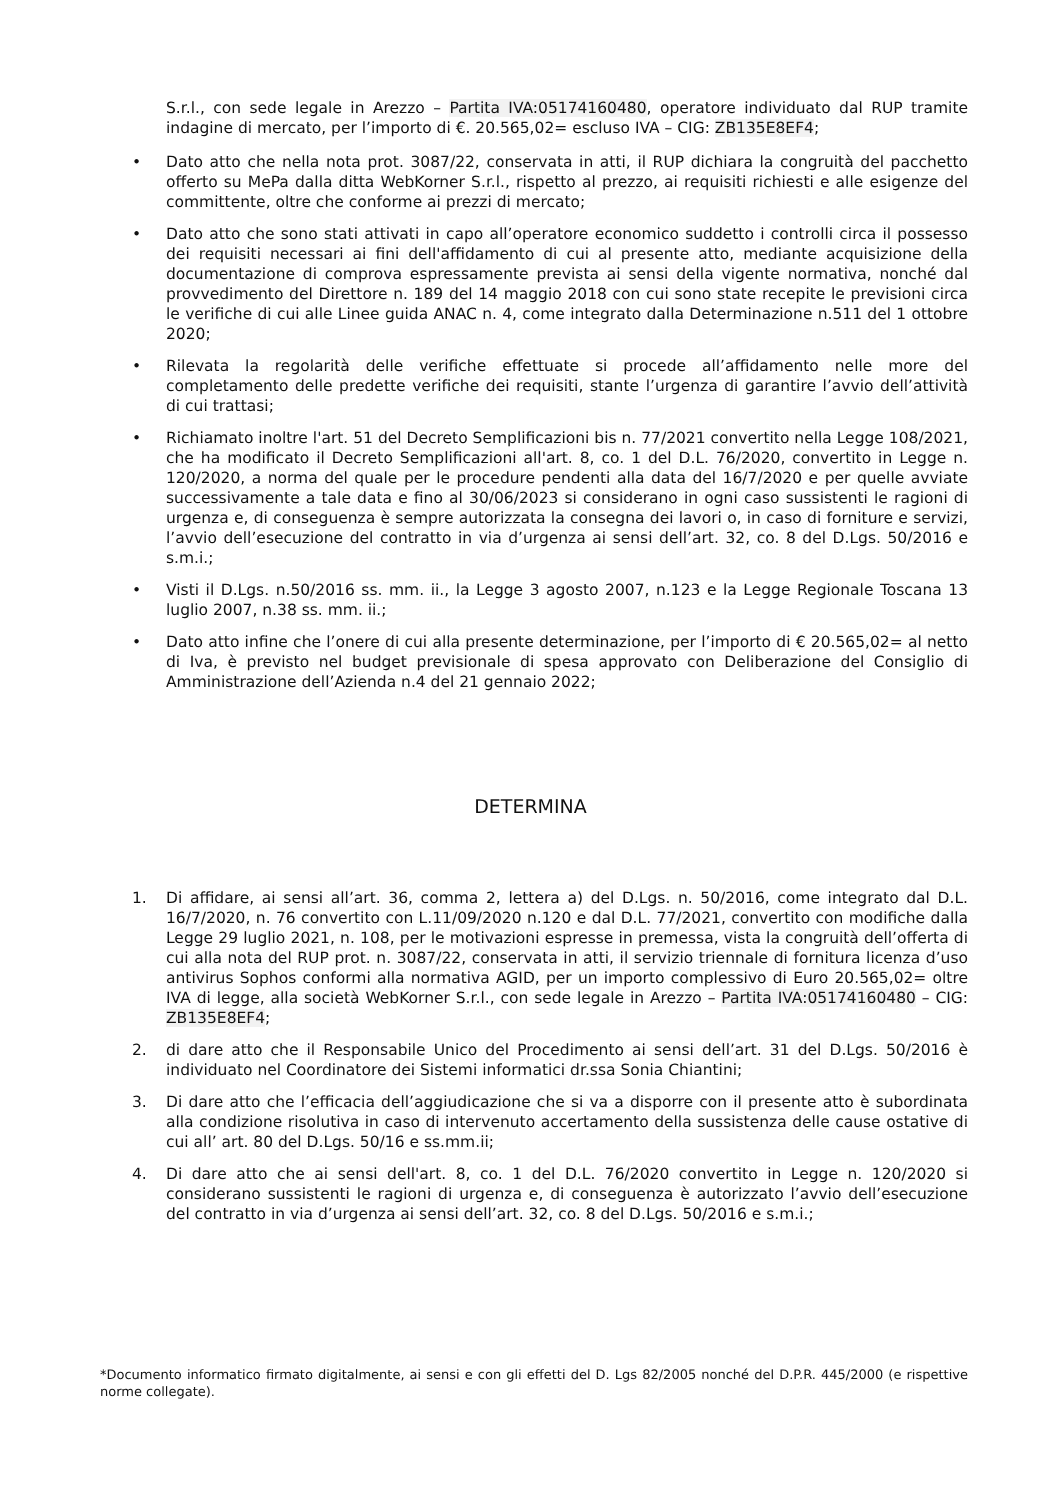S.r.l., con sede legale in Arezzo – Partita IVA:05174160480, operatore individuato dal RUP tramite indagine di mercato, per l’importo di €. 20.565,02= escluso IVA – CIG: ZB135E8EF4;
• Dato atto che nella nota prot. 3087/22, conservata in atti, il RUP dichiara la congruità del pacchetto offerto su MePa dalla ditta WebKorner S.r.l., rispetto al prezzo, ai requisiti richiesti e alle esigenze del committente, oltre che conforme ai prezzi di mercato;
• Dato atto che sono stati attivati in capo all’operatore economico suddetto i controlli circa il possesso dei requisiti necessari ai fini dell'affidamento di cui al presente atto, mediante acquisizione della documentazione di comprova espressamente prevista ai sensi della vigente normativa, nonché dal provvedimento del Direttore n. 189 del 14 maggio 2018 con cui sono state recepite le previsioni circa le verifiche di cui alle Linee guida ANAC n. 4, come integrato dalla Determinazione n.511 del 1 ottobre 2020;
• Rilevata la regolarità delle verifiche effettuate si procede all’affidamento nelle more del completamento delle predette verifiche dei requisiti, stante l’urgenza di garantire l’avvio dell’attività di cui trattasi;
• Richiamato inoltre l'art. 51 del Decreto Semplificazioni bis n. 77/2021 convertito nella Legge 108/2021, che ha modificato il Decreto Semplificazioni all'art. 8, co. 1 del D.L. 76/2020, convertito in Legge n. 120/2020, a norma del quale per le procedure pendenti alla data del 16/7/2020 e per quelle avviate successivamente a tale data e fino al 30/06/2023 si considerano in ogni caso sussistenti le ragioni di urgenza e, di conseguenza è sempre autorizzata la consegna dei lavori o, in caso di forniture e servizi, l’avvio dell’esecuzione del contratto in via d’urgenza ai sensi dell’art. 32, co. 8 del D.Lgs. 50/2016 e s.m.i.;
• Visti il D.Lgs. n.50/2016 ss. mm. ii., la Legge 3 agosto 2007, n.123 e la Legge Regionale Toscana 13 luglio 2007, n.38 ss. mm. ii.;
• Dato atto infine che l’onere di cui alla presente determinazione, per l’importo di € 20.565,02= al netto di Iva, è previsto nel budget previsionale di spesa approvato con Deliberazione del Consiglio di Amministrazione dell’Azienda n.4 del 21 gennaio 2022;
DETERMINA
1. Di affidare, ai sensi all’art. 36, comma 2, lettera a) del D.Lgs. n. 50/2016, come integrato dal D.L. 16/7/2020, n. 76 convertito con L.11/09/2020 n.120 e dal D.L. 77/2021, convertito con modifiche dalla Legge 29 luglio 2021, n. 108, per le motivazioni espresse in premessa, vista la congruità dell’offerta di cui alla nota del RUP prot. n. 3087/22, conservata in atti, il servizio triennale di fornitura licenza d’uso antivirus Sophos conformi alla normativa AGID, per un importo complessivo di Euro 20.565,02= oltre IVA di legge, alla società WebKorner S.r.l., con sede legale in Arezzo – Partita IVA:05174160480 – CIG: ZB135E8EF4;
2. di dare atto che il Responsabile Unico del Procedimento ai sensi dell’art. 31 del D.Lgs. 50/2016 è individuato nel Coordinatore dei Sistemi informatici dr.ssa Sonia Chiantini;
3. Di dare atto che l’efficacia dell’aggiudicazione che si va a disporre con il presente atto è subordinata alla condizione risolutiva in caso di intervenuto accertamento della sussistenza delle cause ostative di cui all’ art. 80 del D.Lgs. 50/16 e ss.mm.ii;
4. Di dare atto che ai sensi dell'art. 8, co. 1 del D.L. 76/2020 convertito in Legge n. 120/2020 si considerano sussistenti le ragioni di urgenza e, di conseguenza è autorizzato l’avvio dell’esecuzione del contratto in via d’urgenza ai sensi dell’art. 32, co. 8 del D.Lgs. 50/2016 e s.m.i.;
*Documento informatico firmato digitalmente, ai sensi e con gli effetti del D. Lgs 82/2005 nonché del D.P.R. 445/2000 (e rispettive norme collegate).